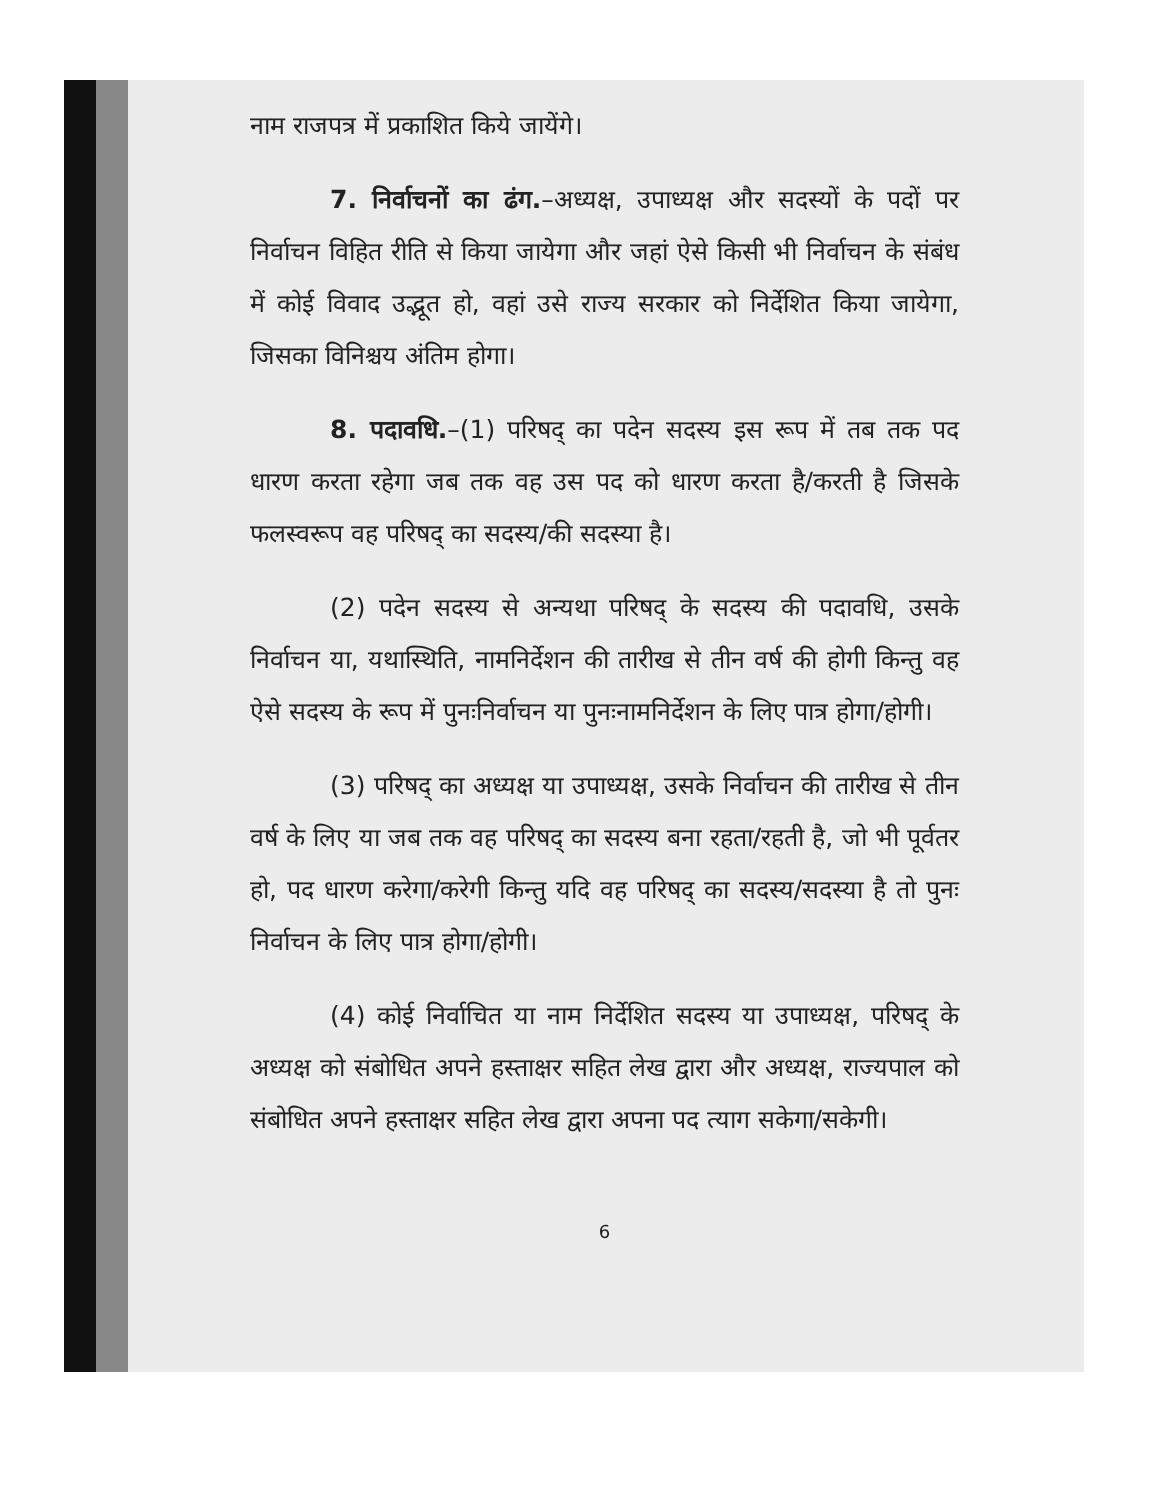नाम राजपत्र में प्रकाशित किये जायेंगे।
7. निर्वाचनों का ढंग.–अध्यक्ष, उपाध्यक्ष और सदस्यों के पदों पर निर्वाचन विहित रीति से किया जायेगा और जहां ऐसे किसी भी निर्वाचन के संबंध में कोई विवाद उद्भूत हो, वहां उसे राज्य सरकार को निर्देशित किया जायेगा, जिसका विनिश्चय अंतिम होगा।
8. पदावधि.–(1) परिषद् का पदेन सदस्य इस रूप में तब तक पद धारण करता रहेगा जब तक वह उस पद को धारण करता है/करती है जिसके फलस्वरूप वह परिषद् का सदस्य/की सदस्या है।
(2) पदेन सदस्य से अन्यथा परिषद् के सदस्य की पदावधि, उसके निर्वाचन या, यथास्थिति, नामनिर्देशन की तारीख से तीन वर्ष की होगी किन्तु वह ऐसे सदस्य के रूप में पुनःनिर्वाचन या पुनःनामनिर्देशन के लिए पात्र होगा/होगी।
(3) परिषद् का अध्यक्ष या उपाध्यक्ष, उसके निर्वाचन की तारीख से तीन वर्ष के लिए या जब तक वह परिषद् का सदस्य बना रहता/रहती है, जो भी पूर्वतर हो, पद धारण करेगा/करेगी किन्तु यदि वह परिषद् का सदस्य/सदस्या है तो पुनः निर्वाचन के लिए पात्र होगा/होगी।
(4) कोई निर्वाचित या नाम निर्देशित सदस्य या उपाध्यक्ष, परिषद् के अध्यक्ष को संबोधित अपने हस्ताक्षर सहित लेख द्वारा और अध्यक्ष, राज्यपाल को संबोधित अपने हस्ताक्षर सहित लेख द्वारा अपना पद त्याग सकेगा/सकेगी।
6